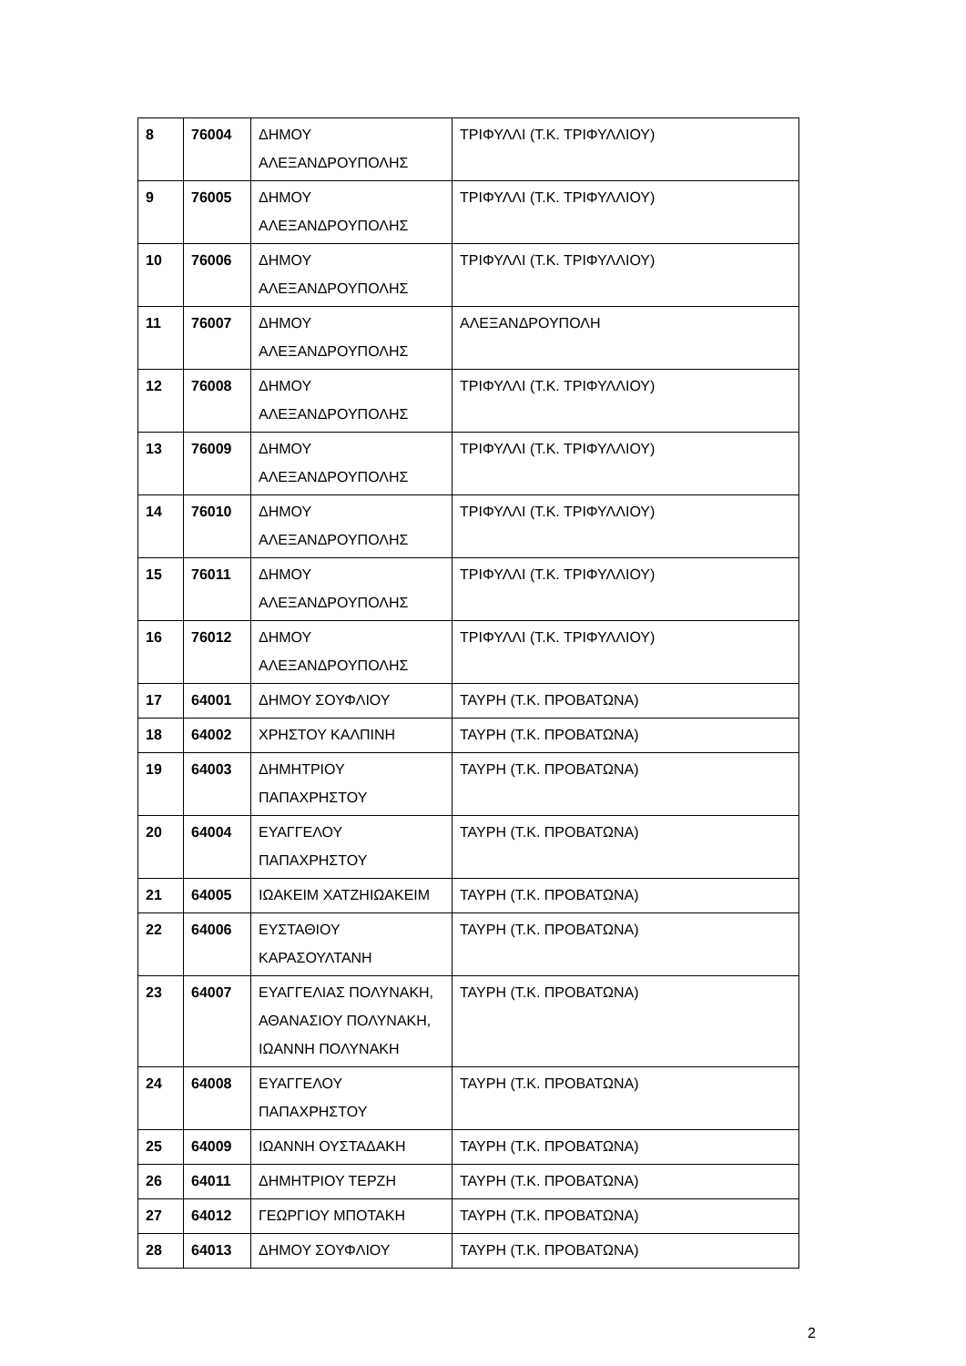| 8 | 76004 | ΔΗΜΟΥ ΑΛΕΞΑΝΔΡΟΥΠΟΛΗΣ | ΤΡΙΦΥΛΛΙ (Τ.Κ. ΤΡΙΦΥΛΛΙΟΥ) |
| 9 | 76005 | ΔΗΜΟΥ ΑΛΕΞΑΝΔΡΟΥΠΟΛΗΣ | ΤΡΙΦΥΛΛΙ (Τ.Κ. ΤΡΙΦΥΛΛΙΟΥ) |
| 10 | 76006 | ΔΗΜΟΥ ΑΛΕΞΑΝΔΡΟΥΠΟΛΗΣ | ΤΡΙΦΥΛΛΙ (Τ.Κ. ΤΡΙΦΥΛΛΙΟΥ) |
| 11 | 76007 | ΔΗΜΟΥ ΑΛΕΞΑΝΔΡΟΥΠΟΛΗΣ | ΑΛΕΞΑΝΔΡΟΥΠΟΛΗ |
| 12 | 76008 | ΔΗΜΟΥ ΑΛΕΞΑΝΔΡΟΥΠΟΛΗΣ | ΤΡΙΦΥΛΛΙ (Τ.Κ. ΤΡΙΦΥΛΛΙΟΥ) |
| 13 | 76009 | ΔΗΜΟΥ ΑΛΕΞΑΝΔΡΟΥΠΟΛΗΣ | ΤΡΙΦΥΛΛΙ (Τ.Κ. ΤΡΙΦΥΛΛΙΟΥ) |
| 14 | 76010 | ΔΗΜΟΥ ΑΛΕΞΑΝΔΡΟΥΠΟΛΗΣ | ΤΡΙΦΥΛΛΙ (Τ.Κ. ΤΡΙΦΥΛΛΙΟΥ) |
| 15 | 76011 | ΔΗΜΟΥ ΑΛΕΞΑΝΔΡΟΥΠΟΛΗΣ | ΤΡΙΦΥΛΛΙ (Τ.Κ. ΤΡΙΦΥΛΛΙΟΥ) |
| 16 | 76012 | ΔΗΜΟΥ ΑΛΕΞΑΝΔΡΟΥΠΟΛΗΣ | ΤΡΙΦΥΛΛΙ (Τ.Κ. ΤΡΙΦΥΛΛΙΟΥ) |
| 17 | 64001 | ΔΗΜΟΥ ΣΟΥΦΛΙΟΥ | ΤΑΥΡΗ (Τ.Κ. ΠΡΟΒΑΤΩΝΑ) |
| 18 | 64002 | ΧΡΗΣΤΟΥ ΚΑΛΠΙΝΗ | ΤΑΥΡΗ (Τ.Κ. ΠΡΟΒΑΤΩΝΑ) |
| 19 | 64003 | ΔΗΜΗΤΡΙΟΥ ΠΑΠΑΧΡΗΣΤΟΥ | ΤΑΥΡΗ (Τ.Κ. ΠΡΟΒΑΤΩΝΑ) |
| 20 | 64004 | ΕΥΑΓΓΕΛΟΥ ΠΑΠΑΧΡΗΣΤΟΥ | ΤΑΥΡΗ (Τ.Κ. ΠΡΟΒΑΤΩΝΑ) |
| 21 | 64005 | ΙΩΑΚΕΙΜ ΧΑΤΖΗΙΩΑΚΕΙΜ | ΤΑΥΡΗ (Τ.Κ. ΠΡΟΒΑΤΩΝΑ) |
| 22 | 64006 | ΕΥΣΤΑΘΙΟΥ ΚΑΡΑΣΟΥΛΤΑΝΗ | ΤΑΥΡΗ (Τ.Κ. ΠΡΟΒΑΤΩΝΑ) |
| 23 | 64007 | ΕΥΑΓΓΕΛΙΑΣ ΠΟΛΥΝΑΚΗ, ΑΘΑΝΑΣΙΟΥ ΠΟΛΥΝΑΚΗ, ΙΩΑΝΝΗ ΠΟΛΥΝΑΚΗ | ΤΑΥΡΗ (Τ.Κ. ΠΡΟΒΑΤΩΝΑ) |
| 24 | 64008 | ΕΥΑΓΓΕΛΟΥ ΠΑΠΑΧΡΗΣΤΟΥ | ΤΑΥΡΗ (Τ.Κ. ΠΡΟΒΑΤΩΝΑ) |
| 25 | 64009 | ΙΩΑΝΝΗ ΟΥΣΤΑΔΑΚΗ | ΤΑΥΡΗ (Τ.Κ. ΠΡΟΒΑΤΩΝΑ) |
| 26 | 64011 | ΔΗΜΗΤΡΙΟΥ ΤΕΡΖΗ | ΤΑΥΡΗ (Τ.Κ. ΠΡΟΒΑΤΩΝΑ) |
| 27 | 64012 | ΓΕΩΡΓΙΟΥ ΜΠΟΤΑΚΗ | ΤΑΥΡΗ (Τ.Κ. ΠΡΟΒΑΤΩΝΑ) |
| 28 | 64013 | ΔΗΜΟΥ ΣΟΥΦΛΙΟΥ | ΤΑΥΡΗ (Τ.Κ. ΠΡΟΒΑΤΩΝΑ) |
2